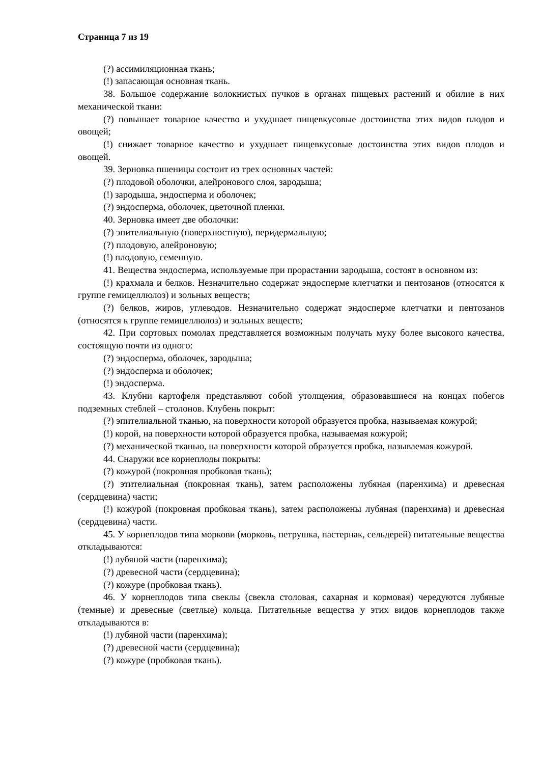Страница 7 из 19
(?) ассимиляционная ткань;
(!) запасающая основная ткань.
38. Большое содержание волокнистых пучков в органах пищевых растений и обилие в них механической ткани:
(?) повышает товарное качество и ухудшает пищевкусовые достоинства этих видов плодов и овощей;
(!) снижает товарное качество и ухудшает пищевкусовые достоинства этих видов плодов и овощей.
39. Зерновка пшеницы состоит из трех основных частей:
(?) плодовой оболочки, алейронового слоя, зародыша;
(!) зародыша, эндосперма и оболочек;
(?) эндосперма, оболочек, цветочной пленки.
40. Зерновка имеет две оболочки:
(?) эпителиальную (поверхностную), перидермальную;
(?) плодовую, алейроновую;
(!) плодовую, семенную.
41. Вещества эндосперма, используемые при прорастании зародыша, состоят в основном из:
(!) крахмала и белков. Незначительно содержат эндосперме клетчатки и пентозанов (относятся к группе гемицеллюлоз) и зольных веществ;
(?) белков, жиров, углеводов. Незначительно содержат эндосперме клетчатки и пентозанов (относятся к группе гемицеллюлоз) и зольных веществ;
42. При сортовых помолах представляется возможным получать муку более высокого качества, состоящую почти из одного:
(?) эндосперма, оболочек, зародыша;
(?) эндосперма и оболочек;
(!) эндосперма.
43. Клубни картофеля представляют собой утолщения, образовавшиеся на концах побегов подземных стеблей – столонов. Клубень покрыт:
(?) эпителиальной тканью, на поверхности которой образуется пробка, называемая кожурой;
(!) корой, на поверхности которой образуется пробка, называемая кожурой;
(?) механической тканью, на поверхности которой образуется пробка, называемая кожурой.
44. Снаружи все корнеплоды покрыты:
(?) кожурой (покровная пробковая ткань);
(?) этителиальная (покровная ткань), затем расположены лубяная (паренхима) и древесная (сердцевина) части;
(!) кожурой (покровная пробковая ткань), затем расположены лубяная (паренхима) и древесная (сердцевина) части.
45. У корнеплодов типа моркови (морковь, петрушка, пастернак, сельдерей) питательные вещества откладываются:
(!) лубяной части (паренхима);
(?) древесной части (сердцевина);
(?) кожуре (пробковая ткань).
46. У корнеплодов типа свеклы (свекла столовая, сахарная и кормовая) чередуются лубяные (темные) и древесные (светлые) кольца. Питательные вещества у этих видов корнеплодов также откладываются в:
(!) лубяной части (паренхима);
(?) древесной части (сердцевина);
(?) кожуре (пробковая ткань).